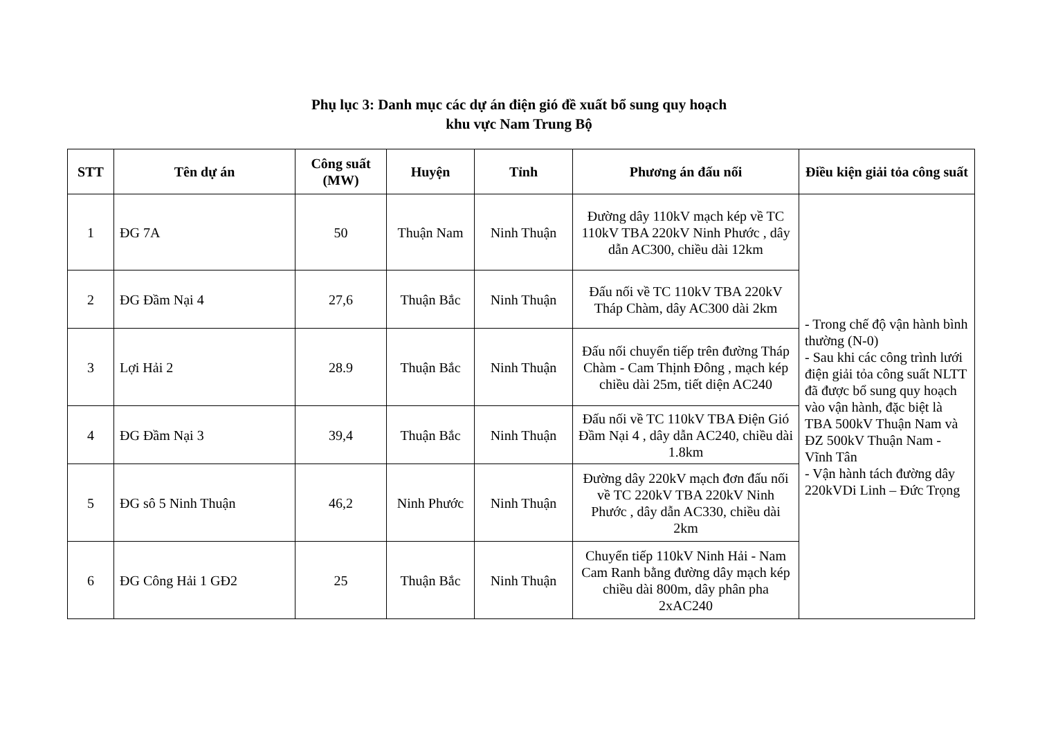Phụ lục 3: Danh mục các dự án điện gió đề xuất bổ sung quy hoạch
khu vực Nam Trung Bộ
| STT | Tên dự án | Công suất (MW) | Huyện | Tỉnh | Phương án đấu nối | Điều kiện giải tỏa công suất |
| --- | --- | --- | --- | --- | --- | --- |
| 1 | ĐG 7A | 50 | Thuận Nam | Ninh Thuận | Đường dây 110kV mạch kép về TC 110kV TBA 220kV Ninh Phước , dây dẫn AC300, chiều dài 12km | - Trong chế độ vận hành bình thường (N-0) - Sau khi các công trình lưới điện giải tỏa công suất NLTT đã được bổ sung quy hoạch vào vận hành, đặc biệt là TBA 500kV Thuận Nam và ĐZ 500kV Thuận Nam - Vĩnh Tân - Vận hành tách đường dây 220kVDi Linh – Đức Trọng |
| 2 | ĐG Đầm Nại 4 | 27,6 | Thuận Bắc | Ninh Thuận | Đấu nối về TC 110kV TBA 220kV Tháp Chàm, dây AC300 dài 2km | |
| 3 | Lợi Hải 2 | 28.9 | Thuận Bắc | Ninh Thuận | Đấu nối chuyển tiếp trên đường Tháp Chàm - Cam Thịnh Đông , mạch kép chiều dài 25m, tiết diện AC240 | |
| 4 | ĐG Đầm Nại 3 | 39,4 | Thuận Bắc | Ninh Thuận | Đấu nối về TC 110kV TBA Điện Gió Đầm Nại 4 , dây dẫn AC240, chiều dài 1.8km | |
| 5 | ĐG sô 5 Ninh Thuận | 46,2 | Ninh Phước | Ninh Thuận | Đường dây 220kV mạch đơn đấu nối về TC 220kV TBA 220kV Ninh Phước , dây dẫn AC330, chiều dài 2km | |
| 6 | ĐG Công Hải 1 GĐ2 | 25 | Thuận Bắc | Ninh Thuận | Chuyển tiếp 110kV Ninh Hải - Nam Cam Ranh bằng đường dây mạch kép chiều dài 800m, dây phân pha 2xAC240 | |